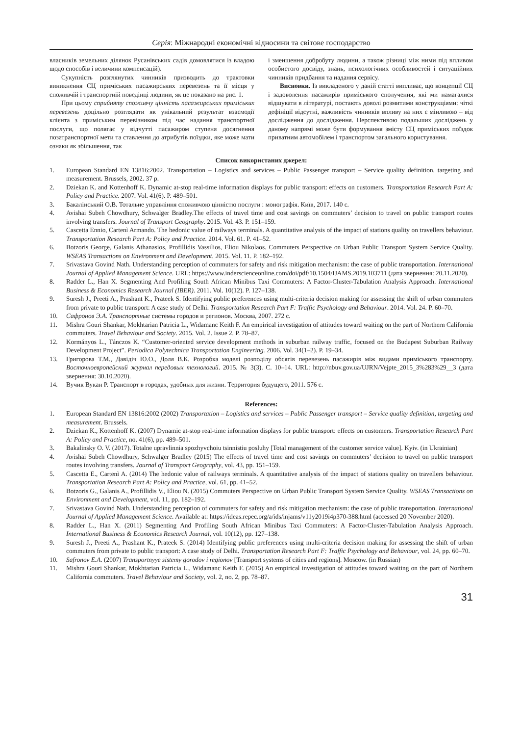Серія: Міжнародні економічні відносини та світове господарство
власників земельних ділянок Русанівських садів домовлятися із владою щодо способів і величини компенсацій).
Сукупність розглянутих чинників призводить до трактовки виникнення СЦ приміських пасажирських перевезень та її місця у споживчій і транспортній поведінці людини, як це показано на рис. 1.
При цьому сприйняту споживчу цінність пасажирських приміських перевезень доцільно розглядати як унікальний результат взаємодії клієнта з приміським перевізником під час надання транспортної послуги, що полягає у відчутті пасажиром ступеня досягнення позатранспортної мети та ставлення до атрибутів поїздки, яке може мати ознаки як збільшення, так
і зменшення добробуту людини, а також різниці між ними під впливом особистого досвіду, знань, психологічних особливостей і ситуаційних чинників придбання та надання сервісу.
Висновки. Із викладеного у даній статті випливає, що концепції СЦ і задоволення пасажирів приміського сполучення, які ми намагалися відшукати в літературі, постають доволі розмитими конструкціями: чіткі дефініції відсутні, важливість чинників впливу на них є мінливою – від дослідження до дослідження. Перспективою подальших досліджень у даному напрямі може бути формування змісту СЦ приміських поїздок приватним автомобілем і транспортом загального користування.
Список використаних джерел:
1. European Standard EN 13816:2002. Transportation – Logistics and services – Public Passenger transport – Service quality definition, targeting and measurement. Brussels, 2002. 37 p.
2. Dziekan K. and Kottenhoff K. Dynamic at-stop real-time information displays for public transport: effects on customers. Transportation Research Part A: Policy and Practice. 2007. Vol. 41(6). P. 489–501.
3. Бакалінський О.В. Тотальне управління споживчою цінністю послуги : монографія. Київ, 2017. 140 с.
4. Avishai Subeh Chowdhury, Schwalger Bradley.The effects of travel time and cost savings on commuters’ decision to travel on public transport routes involving transfers. Journal of Transport Geography. 2015. Vol. 43. P. 151–159.
5. Cascetta Ennio, Cartenì Armando. The hedonic value of railways terminals. A quantitative analysis of the impact of stations quality on travellers behaviour. Transportation Research Part A: Policy and Practice. 2014. Vol. 61. P. 41–52.
6. Botzoris George, Galanis Athanasios, Profillidis Vassilios, Eliou Nikolaos. Commuters Perspective on Urban Public Transport System Service Quality. WSEAS Transactions on Environment and Development. 2015. Vol. 11. P. 182–192.
7. Srivastava Govind Nath. Understanding perception of commuters for safety and risk mitigation mechanism: the case of public transportation. International Journal of Applied Management Science. URL: https://www.inderscienceonline.com/doi/pdf/10.1504/IJAMS.2019.103711 (дата звернення: 20.11.2020).
8. Radder L., Han X. Segmenting And Profiling South African Minibus Taxi Commuters: A Factor-Cluster-Tabulation Analysis Approach. International Business & Economics Research Journal (IBER). 2011. Vol. 10(12). P. 127–138.
9. Suresh J., Preeti A., Prashant K., Prateek S. Identifying public preferences using multi-criteria decision making for assessing the shift of urban commuters from private to public transport: A case study of Delhi. Transportation Research Part F: Traffic Psychology and Behaviour. 2014. Vol. 24. P. 60–70.
10. Сафронов Э.А. Транспортные системы городов и регионов. Москва, 2007. 272 с.
11. Mishra Gouri Shankar, Mokhtarian Patricia L., Widamanc Keith F. An empirical investigation of attitudes toward waiting on the part of Northern California commuters. Travel Behaviour and Society. 2015. Vol. 2. Issue 2. P. 78–87.
12. Kormányos L., Tánczos K. “Customer-oriented service development methods in suburban railway traffic, focused on the Budapest Suburban Railway Development Project”. Periodica Polytechnica Transportation Engineering. 2006. Vol. 34(1–2). P. 19–34.
13. Григорова Т.М., Давідіч Ю.О., Доля В.К. Розробка моделі розподілу обсягів перевезень пасажирів між видами приміського транспорту. Восточноевропейский журнал передовых технологий. 2015. № 3(3). С. 10–14. URL: http://nbuv.gov.ua/UJRN/Vejpte_2015_3%283%29__3 (дата звернення: 30.10.2020).
14. Вучик Вукан Р. Транспорт в городах, удобных для жизни. Территория будущего, 2011. 576 с.
References:
1. European Standard EN 13816:2002 (2002) Transportation – Logistics and services – Public Passenger transport – Service quality definition, targeting and measurement. Brussels.
2. Dziekan K., Kottenhoff K. (2007) Dynamic at-stop real-time information displays for public transport: effects on customers. Transportation Research Part A: Policy and Practice, no. 41(6), pp. 489–501.
3. Bakalinsky O. V. (2017). Totalne upravlinnia spozhyvchoiu tsinnistiu posluhy [Total management of the customer service value]. Kyiv. (in Ukrainian)
4. Avishai Subeh Chowdhury, Schwalger Bradley (2015) The effects of travel time and cost savings on commuters’ decision to travel on public transport routes involving transfers. Journal of Transport Geography, vol. 43, pp. 151–159.
5. Cascetta E., Cartenì A. (2014) The hedonic value of railways terminals. A quantitative analysis of the impact of stations quality on travellers behaviour. Transportation Research Part A: Policy and Practice, vol. 61, pp. 41–52.
6. Botzoris G., Galanis A., Profillidis V., Eliou N. (2015) Commuters Perspective on Urban Public Transport System Service Quality. WSEAS Transactions on Environment and Development, vol. 11, pp. 182–192.
7. Srivastava Govind Nath. Understanding perception of commuters for safety and risk mitigation mechanism: the case of public transportation. International Journal of Applied Management Science. Available at: https://ideas.repec.org/a/ids/injams/v11y2019i4p370-388.html (accessed 20 November 2020).
8. Radder L., Han X. (2011) Segmenting And Profiling South African Minibus Taxi Commuters: A Factor-Cluster-Tabulation Analysis Approach. International Business & Economics Research Journal, vol. 10(12), pp. 127–138.
9. Suresh J., Preeti A., Prashant K., Prateek S. (2014) Identifying public preferences using multi-criteria decision making for assessing the shift of urban commuters from private to public transport: A case study of Delhi. Transportation Research Part F: Traffic Psychology and Behaviour, vol. 24, pp. 60–70.
10. Safronov E.A. (2007) Transportnyye sistemy gorodov i regionov [Transport systems of cities and regions]. Moscow. (in Russian)
11. Mishra Gouri Shankar, Mokhtarian Patricia L., Widamanc Keith F. (2015) An empirical investigation of attitudes toward waiting on the part of Northern California commuters. Travel Behaviour and Society, vol. 2, no. 2, pp. 78–87.
31